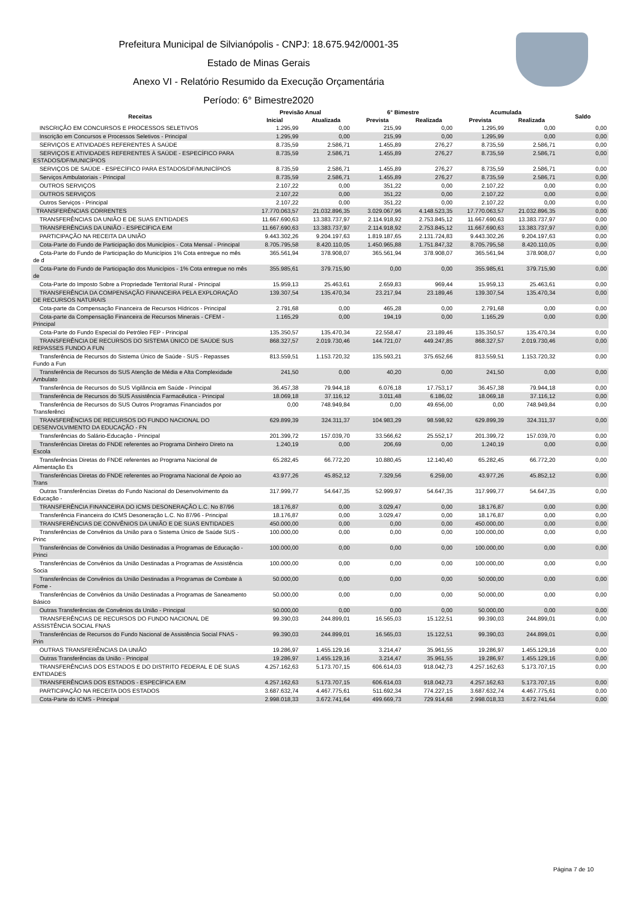Prefeitura Municipal de Silvianópolis - CNPJ: 18.675.942/0001-35
Estado de Minas Gerais
Anexo VI - Relatório Resumido da Execução Orçamentária
Período: 6° Bimestre2020
| Receitas | Previsão Anual | | 6° Bimestre | | Acumulada | | Saldo |
| --- | --- | --- | --- | --- | --- | --- | --- |
| | Inicial | Atualizada | Prevista | Realizada | Prevista | Realizada | |
| INSCRIÇÃO EM CONCURSOS E PROCESSOS SELETIVOS | 1.295,99 | 0,00 | 215,99 | 0,00 | 1.295,99 | 0,00 | 0,00 |
| Inscrição em Concursos e Processos Seletivos - Principal | 1.295,99 | 0,00 | 215,99 | 0,00 | 1.295,99 | 0,00 | 0,00 |
| SERVIÇOS E ATIVIDADES REFERENTES À SAÚDE | 8.735,59 | 2.586,71 | 1.455,89 | 276,27 | 8.735,59 | 2.586,71 | 0,00 |
| SERVIÇOS E ATIVIDADES REFERENTES À SAÚDE - ESPECÍFICO PARA ESTADOS/DF/MUNICÍPIOS | 8.735,59 | 2.586,71 | 1.455,89 | 276,27 | 8.735,59 | 2.586,71 | 0,00 |
| SERVIÇOS DE SAÚDE - ESPECÍFICO PARA ESTADOS/DF/MUNICÍPIOS | 8.735,59 | 2.586,71 | 1.455,89 | 276,27 | 8.735,59 | 2.586,71 | 0,00 |
| Serviços Ambulatoriais - Principal | 8.735,59 | 2.586,71 | 1.455,89 | 276,27 | 8.735,59 | 2.586,71 | 0,00 |
| OUTROS SERVIÇOS | 2.107,22 | 0,00 | 351,22 | 0,00 | 2.107,22 | 0,00 | 0,00 |
| OUTROS SERVIÇOS | 2.107,22 | 0,00 | 351,22 | 0,00 | 2.107,22 | 0,00 | 0,00 |
| Outros Serviços - Principal | 2.107,22 | 0,00 | 351,22 | 0,00 | 2.107,22 | 0,00 | 0,00 |
| TRANSFERÊNCIAS CORRENTES | 17.770.063,57 | 21.032.896,35 | 3.029.067,96 | 4.148.523,35 | 17.770.063,57 | 21.032.896,35 | 0,00 |
| TRANSFERÊNCIAS DA UNIÃO E DE SUAS ENTIDADES | 11.667.690,63 | 13.383.737,97 | 2.114.918,92 | 2.753.845,12 | 11.667.690,63 | 13.383.737,97 | 0,00 |
| TRANSFERÊNCIAS DA UNIÃO - ESPECÍFICA E/M | 11.667.690,63 | 13.383.737,97 | 2.114.918,92 | 2.753.845,12 | 11.667.690,63 | 13.383.737,97 | 0,00 |
| PARTICIPAÇÃO NA RECEITA DA UNIÃO | 9.443.302,26 | 9.204.197,63 | 1.819.187,65 | 2.131.724,83 | 9.443.302,26 | 9.204.197,63 | 0,00 |
| Cota-Parte do Fundo de Participação dos Municípios - Cota Mensal - Principal | 8.705.795,58 | 8.420.110,05 | 1.450.965,88 | 1.751.847,32 | 8.705.795,58 | 8.420.110,05 | 0,00 |
| Cota-Parte do Fundo de Participação do Municípios 1% Cota entregue no mês de d | 365.561,94 | 378.908,07 | 365.561,94 | 378.908,07 | 365.561,94 | 378.908,07 | 0,00 |
| Cota-Parte do Fundo de Participação dos Municípios - 1% Cota entregue no mês de | 355.985,61 | 379.715,90 | 0,00 | 0,00 | 355.985,61 | 379.715,90 | 0,00 |
| Cota-Parte do Imposto Sobre a Propriedade Territorial Rural - Principal | 15.959,13 | 25.463,61 | 2.659,83 | 969,44 | 15.959,13 | 25.463,61 | 0,00 |
| TRANSFERÊNCIA DA COMPENSAÇÃO FINANCEIRA PELA EXPLORAÇÃO DE RECURSOS NATURAIS | 139.307,54 | 135.470,34 | 23.217,94 | 23.189,46 | 139.307,54 | 135.470,34 | 0,00 |
| Cota-parte da Compensação Financeira de Recursos Hídricos - Principal | 2.791,68 | 0,00 | 465,28 | 0,00 | 2.791,68 | 0,00 | 0,00 |
| Cota-parte da Compensação Financeira de Recursos Minerais - CFEM - Principal | 1.165,29 | 0,00 | 194,19 | 0,00 | 1.165,29 | 0,00 | 0,00 |
| Cota-Parte do Fundo Especial do Petróleo FEP - Principal | 135.350,57 | 135.470,34 | 22.558,47 | 23.189,46 | 135.350,57 | 135.470,34 | 0,00 |
| TRANSFERÊNCIA DE RECURSOS DO SISTEMA ÚNICO DE SAÚDE SUS REPASSES FUNDO A FUN | 868.327,57 | 2.019.730,46 | 144.721,07 | 449.247,85 | 868.327,57 | 2.019.730,46 | 0,00 |
| Transferência de Recursos do Sistema Único de Saúde - SUS - Repasses Fundo a Fun | 813.559,51 | 1.153.720,32 | 135.593,21 | 375.652,66 | 813.559,51 | 1.153.720,32 | 0,00 |
| Transferência de Recursos do SUS Atenção de Média e Alta Complexidade Ambulato | 241,50 | 0,00 | 40,20 | 0,00 | 241,50 | 0,00 | 0,00 |
| Transferência de Recursos do SUS Vigilância em Saúde - Principal | 36.457,38 | 79.944,18 | 6.076,18 | 17.753,17 | 36.457,38 | 79.944,18 | 0,00 |
| Transferência de Recursos do SUS Assistência Farmacêutica - Principal | 18.069,18 | 37.116,12 | 3.011,48 | 6.186,02 | 18.069,18 | 37.116,12 | 0,00 |
| Transferência de Recursos do SUS Outros Programas Financiados por Transferênci | 0,00 | 748.949,84 | 0,00 | 49.656,00 | 0,00 | 748.949,84 | 0,00 |
| TRANSFERÊNCIAS DE RECURSOS DO FUNDO NACIONAL DO DESENVOLVIMENTO DA EDUCAÇÃO - FN | 629.899,39 | 324.311,37 | 104.983,29 | 98.598,92 | 629.899,39 | 324.311,37 | 0,00 |
| Transferências do Salário-Educação - Principal | 201.399,72 | 157.039,70 | 33.566,62 | 25.552,17 | 201.399,72 | 157.039,70 | 0,00 |
| Transferências Diretas do FNDE referentes ao Programa Dinheiro Direto na Escola | 1.240,19 | 0,00 | 206,69 | 0,00 | 1.240,19 | 0,00 | 0,00 |
| Transferências Diretas do FNDE referentes ao Programa Nacional de Alimentação Es | 65.282,45 | 66.772,20 | 10.880,45 | 12.140,40 | 65.282,45 | 66.772,20 | 0,00 |
| Transferências Diretas do FNDE referentes ao Programa Nacional de Apoio ao Trans | 43.977,26 | 45.852,12 | 7.329,56 | 6.259,00 | 43.977,26 | 45.852,12 | 0,00 |
| Outras Transferências Diretas do Fundo Nacional do Desenvolvimento da Educação - | 317.999,77 | 54.647,35 | 52.999,97 | 54.647,35 | 317.999,77 | 54.647,35 | 0,00 |
| TRANSFERÊNCIA FINANCEIRA DO ICMS DESONERAÇÃO L.C. No 87/96 | 18.176,87 | 0,00 | 3.029,47 | 0,00 | 18.176,87 | 0,00 | 0,00 |
| Transferência Financeira do ICMS Desoneração L.C. No 87/96 - Principal | 18.176,87 | 0,00 | 3.029,47 | 0,00 | 18.176,87 | 0,00 | 0,00 |
| TRANSFERÊNCIAS DE CONVÊNIOS DA UNIÃO E DE SUAS ENTIDADES | 450.000,00 | 0,00 | 0,00 | 0,00 | 450.000,00 | 0,00 | 0,00 |
| Transferências de Convênios da União para o Sistema Único de Saúde SUS - Princ | 100.000,00 | 0,00 | 0,00 | 0,00 | 100.000,00 | 0,00 | 0,00 |
| Transferências de Convênios da União Destinadas a Programas de Educação - Princi | 100.000,00 | 0,00 | 0,00 | 0,00 | 100.000,00 | 0,00 | 0,00 |
| Transferências de Convênios da União Destinadas a Programas de Assistência Socia | 100.000,00 | 0,00 | 0,00 | 0,00 | 100.000,00 | 0,00 | 0,00 |
| Transferências de Convênios da União Destinadas a Programas de Combate à Fome - | 50.000,00 | 0,00 | 0,00 | 0,00 | 50.000,00 | 0,00 | 0,00 |
| Transferências de Convênios da União Destinadas a Programas de Saneamento Básico | 50.000,00 | 0,00 | 0,00 | 0,00 | 50.000,00 | 0,00 | 0,00 |
| Outras Transferências de Convênios da União - Principal | 50.000,00 | 0,00 | 0,00 | 0,00 | 50.000,00 | 0,00 | 0,00 |
| TRANSFERÊNCIAS DE RECURSOS DO FUNDO NACIONAL DE ASSISTÊNCIA SOCIAL FNAS | 99.390,03 | 244.899,01 | 16.565,03 | 15.122,51 | 99.390,03 | 244.899,01 | 0,00 |
| Transferências de Recursos do Fundo Nacional de Assistência Social FNAS - Prin | 99.390,03 | 244.899,01 | 16.565,03 | 15.122,51 | 99.390,03 | 244.899,01 | 0,00 |
| OUTRAS TRANSFERÊNCIAS DA UNIÃO | 19.286,97 | 1.455.129,16 | 3.214,47 | 35.961,55 | 19.286,97 | 1.455.129,16 | 0,00 |
| Outras Transferências da União - Principal | 19.286,97 | 1.455.129,16 | 3.214,47 | 35.961,55 | 19.286,97 | 1.455.129,16 | 0,00 |
| TRANSFERÊNCIAS DOS ESTADOS E DO DISTRITO FEDERAL E DE SUAS ENTIDADES | 4.257.162,63 | 5.173.707,15 | 606.614,03 | 918.042,73 | 4.257.162,63 | 5.173.707,15 | 0,00 |
| TRANSFERÊNCIAS DOS ESTADOS - ESPECÍFICA E/M | 4.257.162,63 | 5.173.707,15 | 606.614,03 | 918.042,73 | 4.257.162,63 | 5.173.707,15 | 0,00 |
| PARTICIPAÇÃO NA RECEITA DOS ESTADOS | 3.687.632,74 | 4.467.775,61 | 511.692,34 | 774.227,15 | 3.687.632,74 | 4.467.775,61 | 0,00 |
| Cota-Parte do ICMS - Principal | 2.998.018,33 | 3.672.741,64 | 499.669,73 | 729.914,68 | 2.998.018,33 | 3.672.741,64 | 0,00 |
Página 7 de 10